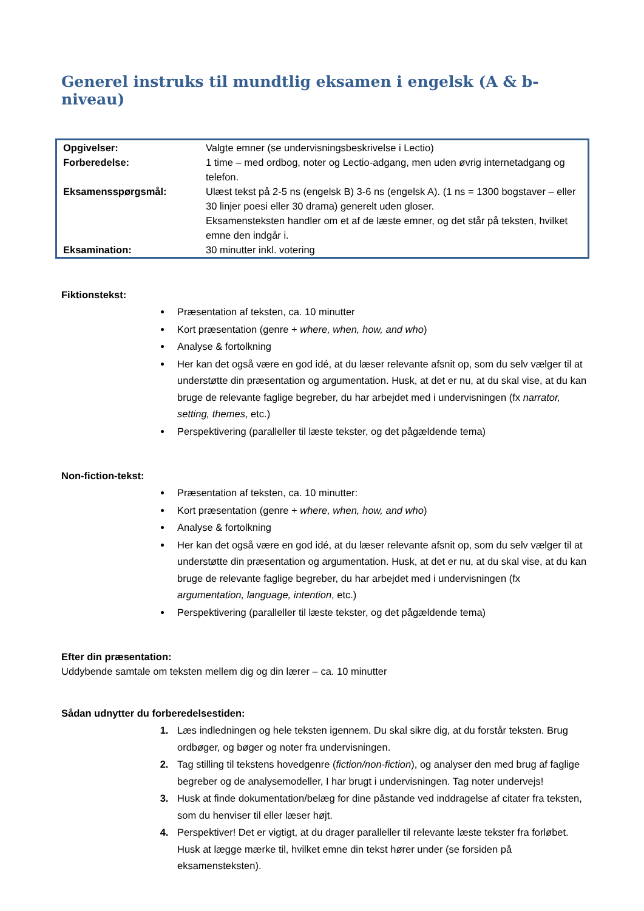Generel instruks til mundtlig eksamen i engelsk (A & b-niveau)
| Opgivelser: | Valgte emner (se undervisningsbeskrivelse i Lectio) |
| Forberedelse: | 1 time – med ordbog, noter og Lectio-adgang, men uden øvrig internetadgang og telefon. |
| Eksamensspørgsmål: | Ulæst tekst på 2-5 ns (engelsk B) 3-6 ns (engelsk A). (1 ns = 1300 bogstaver – eller 30 linjer poesi eller 30 drama) generelt uden gloser. Eksamensteksten handler om et af de læste emner, og det står på teksten, hvilket emne den indgår i. |
| Eksamination: | 30 minutter inkl. votering |
Fiktionstekst:
Præsentation af teksten, ca. 10 minutter
Kort præsentation (genre + where, when, how, and who)
Analyse & fortolkning
Her kan det også være en god idé, at du læser relevante afsnit op, som du selv vælger til at understøtte din præsentation og argumentation. Husk, at det er nu, at du skal vise, at du kan bruge de relevante faglige begreber, du har arbejdet med i undervisningen (fx narrator, setting, themes, etc.)
Perspektivering (paralleller til læste tekster, og det pågældende tema)
Non-fiction-tekst:
Præsentation af teksten, ca. 10 minutter:
Kort præsentation (genre + where, when, how, and who)
Analyse & fortolkning
Her kan det også være en god idé, at du læser relevante afsnit op, som du selv vælger til at understøtte din præsentation og argumentation. Husk, at det er nu, at du skal vise, at du kan bruge de relevante faglige begreber, du har arbejdet med i undervisningen (fx argumentation, language, intention, etc.)
Perspektivering (paralleller til læste tekster, og det pågældende tema)
Efter din præsentation:
Uddybende samtale om teksten mellem dig og din lærer – ca. 10 minutter
Sådan udnytter du forberedelsestiden:
Læs indledningen og hele teksten igennem. Du skal sikre dig, at du forstår teksten. Brug ordbøger, og bøger og noter fra undervisningen.
Tag stilling til tekstens hovedgenre (fiction/non-fiction), og analyser den med brug af faglige begreber og de analysemodeller, I har brugt i undervisningen. Tag noter undervejs!
Husk at finde dokumentation/belæg for dine påstande ved inddragelse af citater fra teksten, som du henviser til eller læser højt.
Perspektiver! Det er vigtigt, at du drager paralleller til relevante læste tekster fra forløbet. Husk at lægge mærke til, hvilket emne din tekst hører under (se forsiden på eksamensteksten).